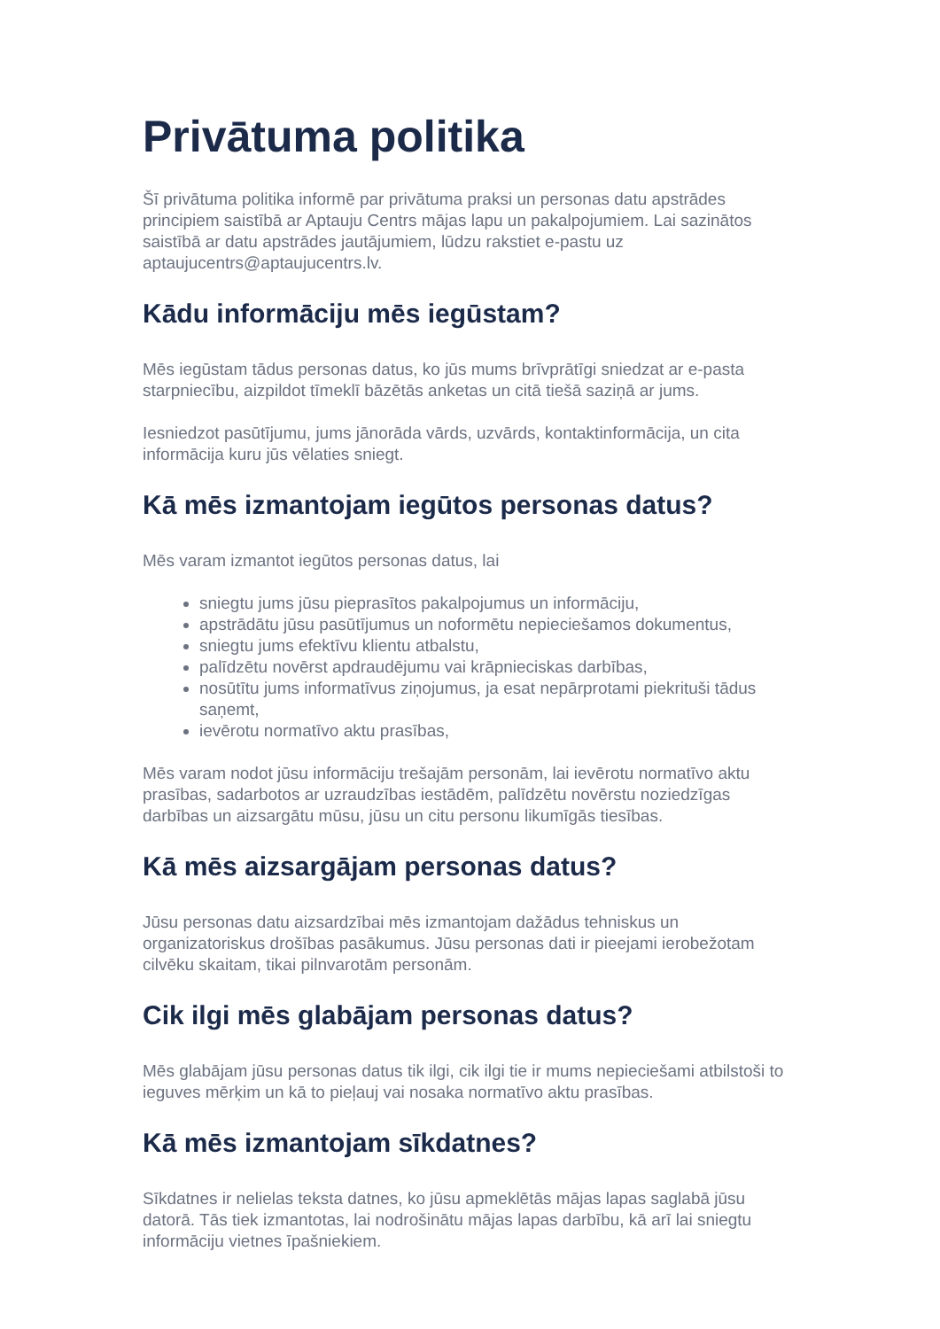Privātuma politika
Šī privātuma politika informē par privātuma praksi un personas datu apstrādes principiem saistībā ar Aptauju Centrs mājas lapu un pakalpojumiem. Lai sazinātos saistībā ar datu apstrādes jautājumiem, lūdzu rakstiet e-pastu uz aptaujucentrs@aptaujucentrs.lv.
Kādu informāciju mēs iegūstam?
Mēs iegūstam tādus personas datus, ko jūs mums brīvprātīgi sniedzat ar e-pasta starpniecību, aizpildot tīmeklī bāzētās anketas un citā tiešā saziņā ar jums.
Iesniedzot pasūtījumu, jums jānorāda vārds, uzvārds, kontaktinformācija, un cita informācija kuru jūs vēlaties sniegt.
Kā mēs izmantojam iegūtos personas datus?
Mēs varam izmantot iegūtos personas datus, lai
sniegtu jums jūsu pieprasītos pakalpojumus un informāciju,
apstrādātu jūsu pasūtījumus un noformētu nepieciešamos dokumentus,
sniegtu jums efektīvu klientu atbalstu,
palīdzētu novērst apdraudējumu vai krāpnieciskas darbības,
nosūtītu jums informatīvus ziņojumus, ja esat nepārprotami piekrituši tādus saņemt,
ievērotu normatīvo aktu prasības,
Mēs varam nodot jūsu informāciju trešajām personām, lai ievērotu normatīvo aktu prasības, sadarbotos ar uzraudzības iestādēm, palīdzētu novērstu noziedzīgas darbības un aizsargātu mūsu, jūsu un citu personu likumīgās tiesības.
Kā mēs aizsargājam personas datus?
Jūsu personas datu aizsardzībai mēs izmantojam dažādus tehniskus un organizatoriskus drošības pasākumus. Jūsu personas dati ir pieejami ierobežotam cilvēku skaitam, tikai pilnvarotām personām.
Cik ilgi mēs glabājam personas datus?
Mēs glabājam jūsu personas datus tik ilgi, cik ilgi tie ir mums nepieciešami atbilstoši to ieguves mērķim un kā to pieļauj vai nosaka normatīvo aktu prasības.
Kā mēs izmantojam sīkdatnes?
Sīkdatnes ir nelielas teksta datnes, ko jūsu apmeklētās mājas lapas saglabā jūsu datorā. Tās tiek izmantotas, lai nodrošinātu mājas lapas darbību, kā arī lai sniegtu informāciju vietnes īpašniekiem.